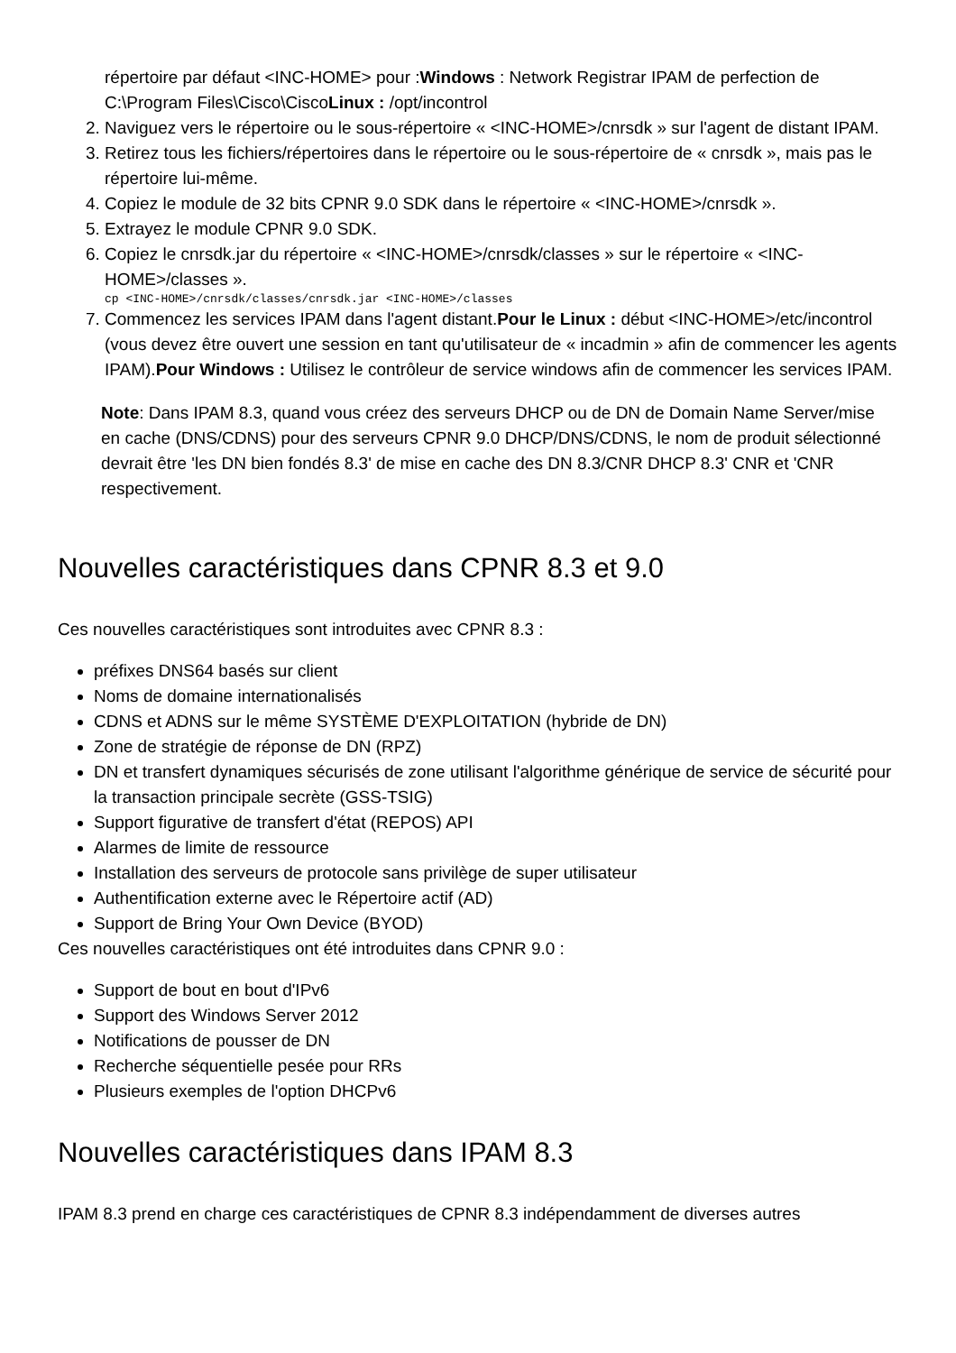répertoire par défaut <INC-HOME> pour :Windows : Network Registrar IPAM de perfection de C:\Program Files\Cisco\CiscoLinux : /opt/incontrol
2. Naviguez vers le répertoire ou le sous-répertoire « <INC-HOME>/cnrsdk » sur l'agent de distant IPAM.
3. Retirez tous les fichiers/répertoires dans le répertoire ou le sous-répertoire de « cnrsdk », mais pas le répertoire lui-même.
4. Copiez le module de 32 bits CPNR 9.0 SDK dans le répertoire « <INC-HOME>/cnrsdk ».
5. Extrayez le module CPNR 9.0 SDK.
6. Copiez le cnrsdk.jar du répertoire « <INC-HOME>/cnrsdk/classes » sur le répertoire « <INC-HOME>/classes ».
cp <INC-HOME>/cnrsdk/classes/cnrsdk.jar <INC-HOME>/classes
7. Commencez les services IPAM dans l'agent distant.Pour le Linux : début <INC-HOME>/etc/incontrol (vous devez être ouvert une session en tant qu'utilisateur de « incadmin » afin de commencer les agents IPAM).Pour Windows : Utilisez le contrôleur de service windows afin de commencer les services IPAM.
Note: Dans IPAM 8.3, quand vous créez des serveurs DHCP ou de DN de Domain Name Server/mise en cache (DNS/CDNS) pour des serveurs CPNR 9.0 DHCP/DNS/CDNS, le nom de produit sélectionné devrait être 'les DN bien fondés 8.3' de mise en cache des DN 8.3/CNR DHCP 8.3' CNR et 'CNR respectivement.
Nouvelles caractéristiques dans CPNR 8.3 et 9.0
Ces nouvelles caractéristiques sont introduites avec CPNR 8.3 :
préfixes DNS64 basés sur client
Noms de domaine internationalisés
CDNS et ADNS sur le même SYSTÈME D'EXPLOITATION (hybride de DN)
Zone de stratégie de réponse de DN (RPZ)
DN et transfert dynamiques sécurisés de zone utilisant l'algorithme générique de service de sécurité pour la transaction principale secrète (GSS-TSIG)
Support figurative de transfert d'état (REPOS) API
Alarmes de limite de ressource
Installation des serveurs de protocole sans privilège de super utilisateur
Authentification externe avec le Répertoire actif (AD)
Support de Bring Your Own Device (BYOD)
Ces nouvelles caractéristiques ont été introduites dans CPNR 9.0 :
Support de bout en bout d'IPv6
Support des Windows Server 2012
Notifications de pousser de DN
Recherche séquentielle pesée pour RRs
Plusieurs exemples de l'option DHCPv6
Nouvelles caractéristiques dans IPAM 8.3
IPAM 8.3 prend en charge ces caractéristiques de CPNR 8.3 indépendamment de diverses autres